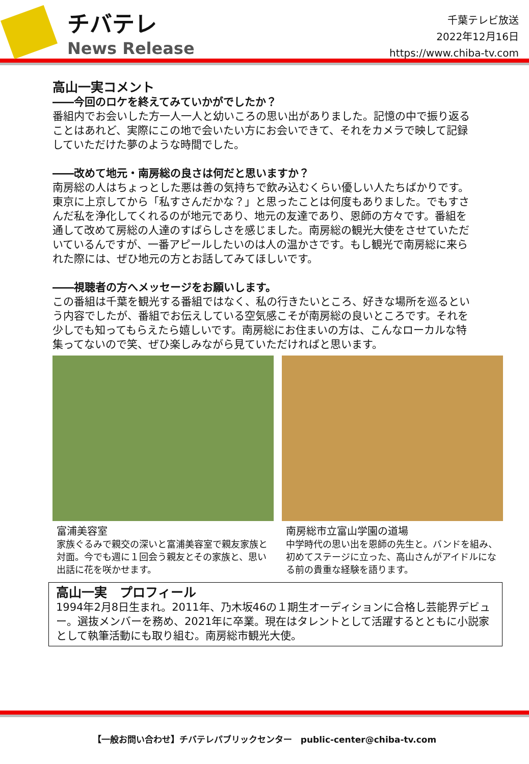チバテレ
News Release
千葉テレビ放送
2022年12月16日
https://www.chiba-tv.com
高山一実コメント
――今回のロケを終えてみていかがでしたか？
番組内でお会いした方一人一人と幼いころの思い出がありました。記憶の中で振り返ることはあれど、実際にこの地で会いたい方にお会いできて、それをカメラで映して記録していただけた夢のような時間でした。
――改めて地元・南房総の良さは何だと思いますか？
南房総の人はちょっとした悪は善の気持ちで飲み込むくらい優しい人たちばかりです。東京に上京してから「私すさんだかな？」と思ったことは何度もありました。でもすさんだ私を浄化してくれるのが地元であり、地元の友達であり、恩師の方々です。番組を通して改めて房総の人達のすばらしさを感じました。南房総の観光大使をさせていただいているんですが、一番アピールしたいのは人の温かさです。もし観光で南房総に来られた際には、ぜひ地元の方とお話してみてほしいです。
――視聴者の方へメッセージをお願いします。
この番組は千葉を観光する番組ではなく、私の行きたいところ、好きな場所を巡るという内容でしたが、番組でお伝えしている空気感こそが南房総の良いところです。それを少しでも知ってもらえたら嬉しいです。南房総にお住まいの方は、こんなローカルな特集ってないので笑、ぜひ楽しみながら見ていただければと思います。
富浦美容室
家族ぐるみで親交の深いと富浦美容室で親友家族と対面。今でも週に１回会う親友とその家族と、思い出話に花を咲かせます。
南房総市立富山学園の道場
中学時代の思い出を恩師の先生と。バンドを組み、初めてステージに立った、高山さんがアイドルになる前の貴重な経験を語ります。
高山一実　プロフィール
1994年2月8日生まれ。2011年、乃木坂46の１期生オーディションに合格し芸能界デビュー。選抜メンバーを務め、2021年に卒業。現在はタレントとして活躍するとともに小説家として執筆活動にも取り組む。南房総市観光大使。
【一般お問い合わせ】チバテレパブリックセンター　public-center@chiba-tv.com